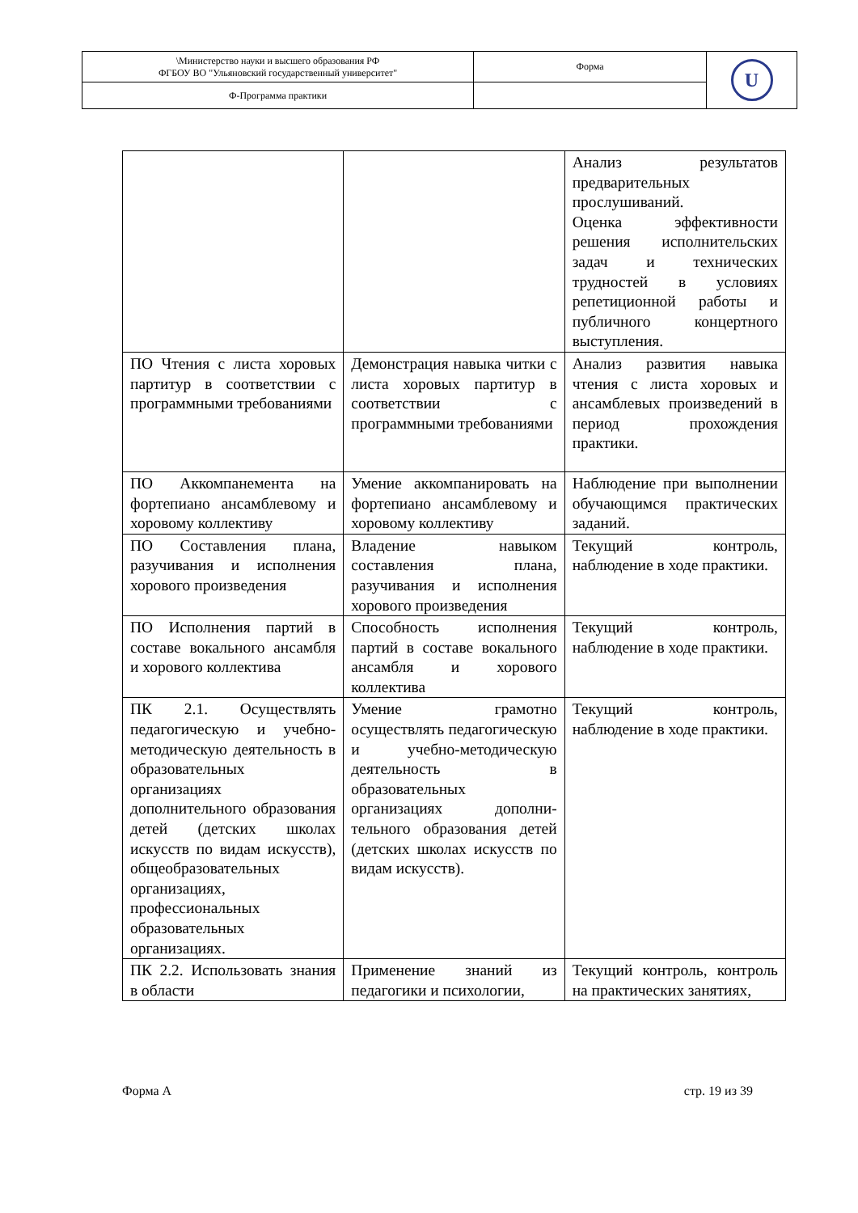| \Министерство науки и высшего образования РФ ФГБОУ ВО "Ульяновский государственный университет" | Форма | U |
| Ф-Программа практики | | |
| | | Анализ результатов предварительных прослушиваний. Оценка эффективности решения исполнительских задач и технических трудностей в условиях репетиционной работы и публичного концертного выступления. |
| ПО Чтения с листа хоровых партитур в соответствии с программными требованиями | Демонстрация навыка читки с листа хоровых партитур в соответствии с программными требованиями | Анализ развития навыка чтения с листа хоровых и ансамблевых произведений в период прохождения практики. |
| ПО Аккомпанемента на фортепиано ансамблевому и хоровому коллективу | Умение аккомпанировать на фортепиано ансамблевому и хоровому коллективу | Наблюдение при выполнении обучающимся практических заданий. |
| ПО Составления плана, разучивания и исполнения хорового произведения | Владение навыком составления плана, разучивания и исполнения хорового произведения | Текущий контроль, наблюдение в ходе практики. |
| ПО Исполнения партий в составе вокального ансамбля и хорового коллектива | Способность исполнения партий в составе вокального ансамбля и хорового коллектива | Текущий контроль, наблюдение в ходе практики. |
| ПК 2.1. Осуществлять педагогическую и учебно-методическую деятельность в образовательных организациях дополнительного образования детей (детских школах искусств по видам искусств), общеобразовательных организациях, профессиональных образовательных организациях. | Умение грамотно осуществлять педагогическую и учебно-методическую деятельность в образовательных организациях дополни-тельного образования детей (детских школах искусств по видам искусств). | Текущий контроль, наблюдение в ходе практики. |
| ПК 2.2. Использовать знания в области | Применение знаний из педагогики и психологии, | Текущий контроль, контроль на практических занятиях, |
Форма А стр. 19 из 39